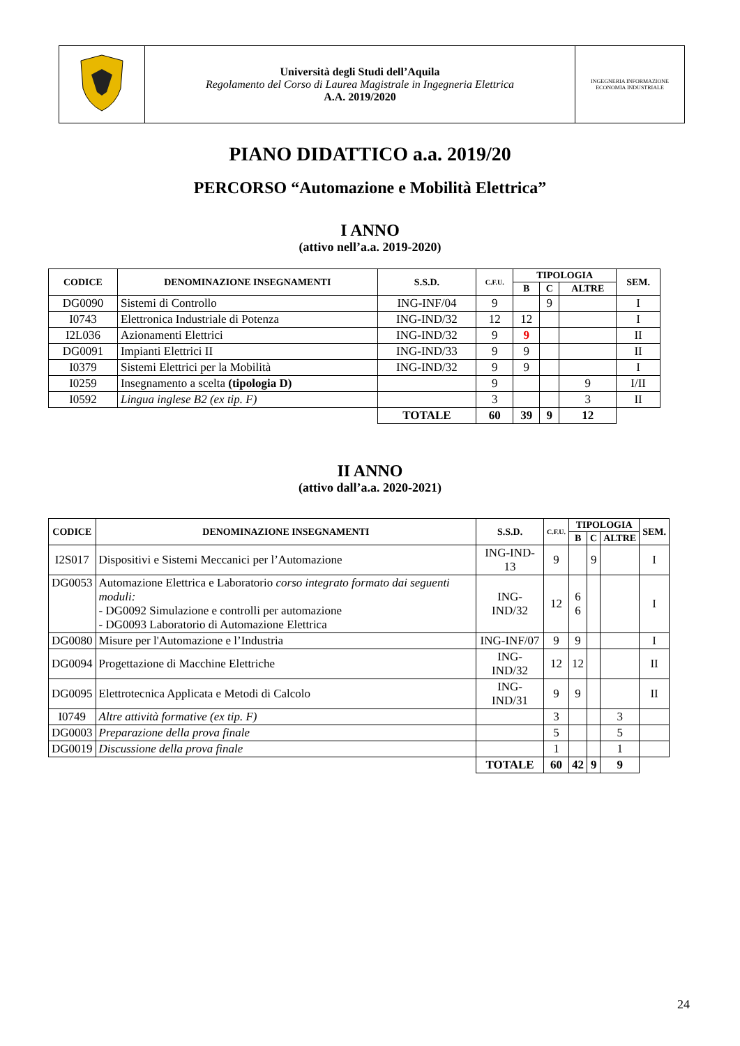| | Università degli Studi dell’Aquila Regolamento del Corso di Laurea Magistrale in Ingegneria Elettrica A.A. 2019/2020 | INGEGNERIA INFORMAZIONE ECONOMIA INDUSTRIALE |
PIANO DIDATTICO a.a. 2019/20
PERCORSO “Automazione e Mobilità Elettrica”
I ANNO
(attivo nell’a.a. 2019-2020)
| CODICE | DENOMINAZIONE INSEGNAMENTI | S.S.D. | C.F.U. | TIPOLOGIA | | | SEM. |
| --- | --- | --- | --- | --- | --- | --- | --- |
| | | | | B | C | ALTRE | |
| DG0090 | Sistemi di Controllo | ING-INF/04 | 9 | | 9 | | I |
| I0743 | Elettronica Industriale di Potenza | ING-IND/32 | 12 | 12 | | | I |
| I2L036 | Azionamenti Elettrici | ING-IND/32 | 9 | 9 | | | II |
| DG0091 | Impianti Elettrici II | ING-IND/33 | 9 | 9 | | | II |
| I0379 | Sistemi Elettrici per la Mobilità | ING-IND/32 | 9 | 9 | | | I |
| I0259 | Insegnamento a scelta (tipologia D) | | 9 | | | 9 | I/II |
| I0592 | Lingua inglese B2 (ex tip. F) | | 3 | | | 3 | II |
| | | TOTALE | 60 | 39 | 9 | 12 | |
II ANNO
(attivo dall’a.a. 2020-2021)
| CODICE | DENOMINAZIONE INSEGNAMENTI | S.S.D. | C.F.U. | TIPOLOGIA | | | SEM. |
| --- | --- | --- | --- | --- | --- | --- | --- |
| | | | | B | C | ALTRE | |
| I2S017 | Dispositivi e Sistemi Meccanici per l’Automazione | ING-IND-13 | 9 | | 9 | | I |
| DG0053 | Automazione Elettrica e Laboratorio corso integrato formato dai seguenti moduli: - DG0092 Simulazione e controlli per automazione - DG0093 Laboratorio di Automazione Elettrica | ING-IND/32 | 12 | 6 6 | | | I |
| DG0080 | Misure per l'Automazione e l’Industria | ING-INF/07 | 9 | 9 | | | I |
| DG0094 | Progettazione di Macchine Elettriche | ING-IND/32 | 12 | 12 | | | II |
| DG0095 | Elettrotecnica Applicata e Metodi di Calcolo | ING-IND/31 | 9 | 9 | | | II |
| I0749 | Altre attività formative (ex tip. F) | | 3 | | | 3 | |
| DG0003 | Preparazione della prova finale | | 5 | | | 5 | |
| DG0019 | Discussione della prova finale | | 1 | | | 1 | |
| | | TOTALE | 60 | 42 | 9 | 9 | |
24